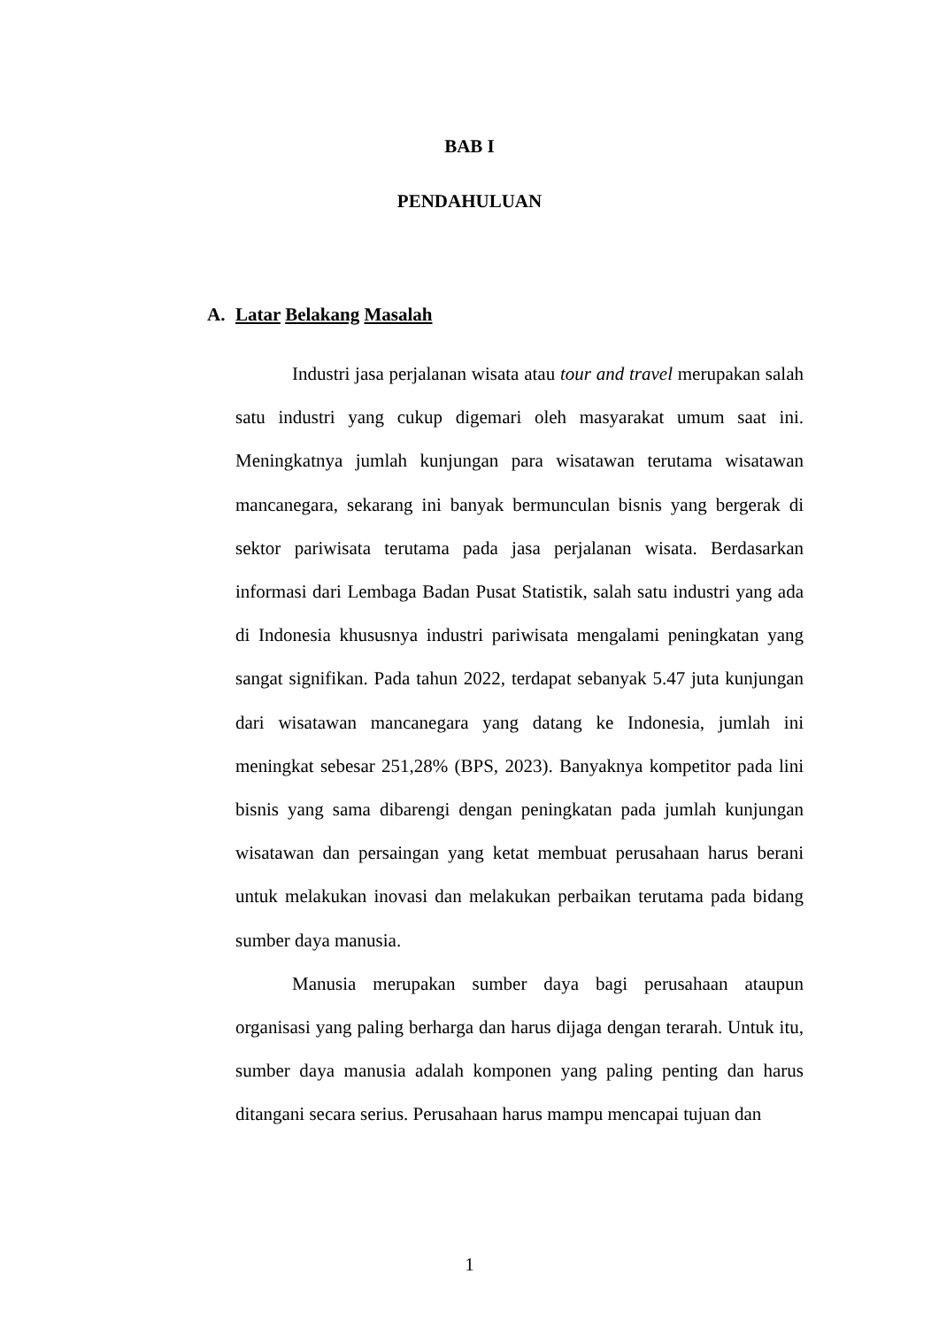BAB I
PENDAHULUAN
A. Latar Belakang Masalah
Industri jasa perjalanan wisata atau tour and travel merupakan salah satu industri yang cukup digemari oleh masyarakat umum saat ini. Meningkatnya jumlah kunjungan para wisatawan terutama wisatawan mancanegara, sekarang ini banyak bermunculan bisnis yang bergerak di sektor pariwisata terutama pada jasa perjalanan wisata. Berdasarkan informasi dari Lembaga Badan Pusat Statistik, salah satu industri yang ada di Indonesia khususnya industri pariwisata mengalami peningkatan yang sangat signifikan. Pada tahun 2022, terdapat sebanyak 5.47 juta kunjungan dari wisatawan mancanegara yang datang ke Indonesia, jumlah ini meningkat sebesar 251,28% (BPS, 2023). Banyaknya kompetitor pada lini bisnis yang sama dibarengi dengan peningkatan pada jumlah kunjungan wisatawan dan persaingan yang ketat membuat perusahaan harus berani untuk melakukan inovasi dan melakukan perbaikan terutama pada bidang sumber daya manusia.
Manusia merupakan sumber daya bagi perusahaan ataupun organisasi yang paling berharga dan harus dijaga dengan terarah. Untuk itu, sumber daya manusia adalah komponen yang paling penting dan harus ditangani secara serius. Perusahaan harus mampu mencapai tujuan dan
1